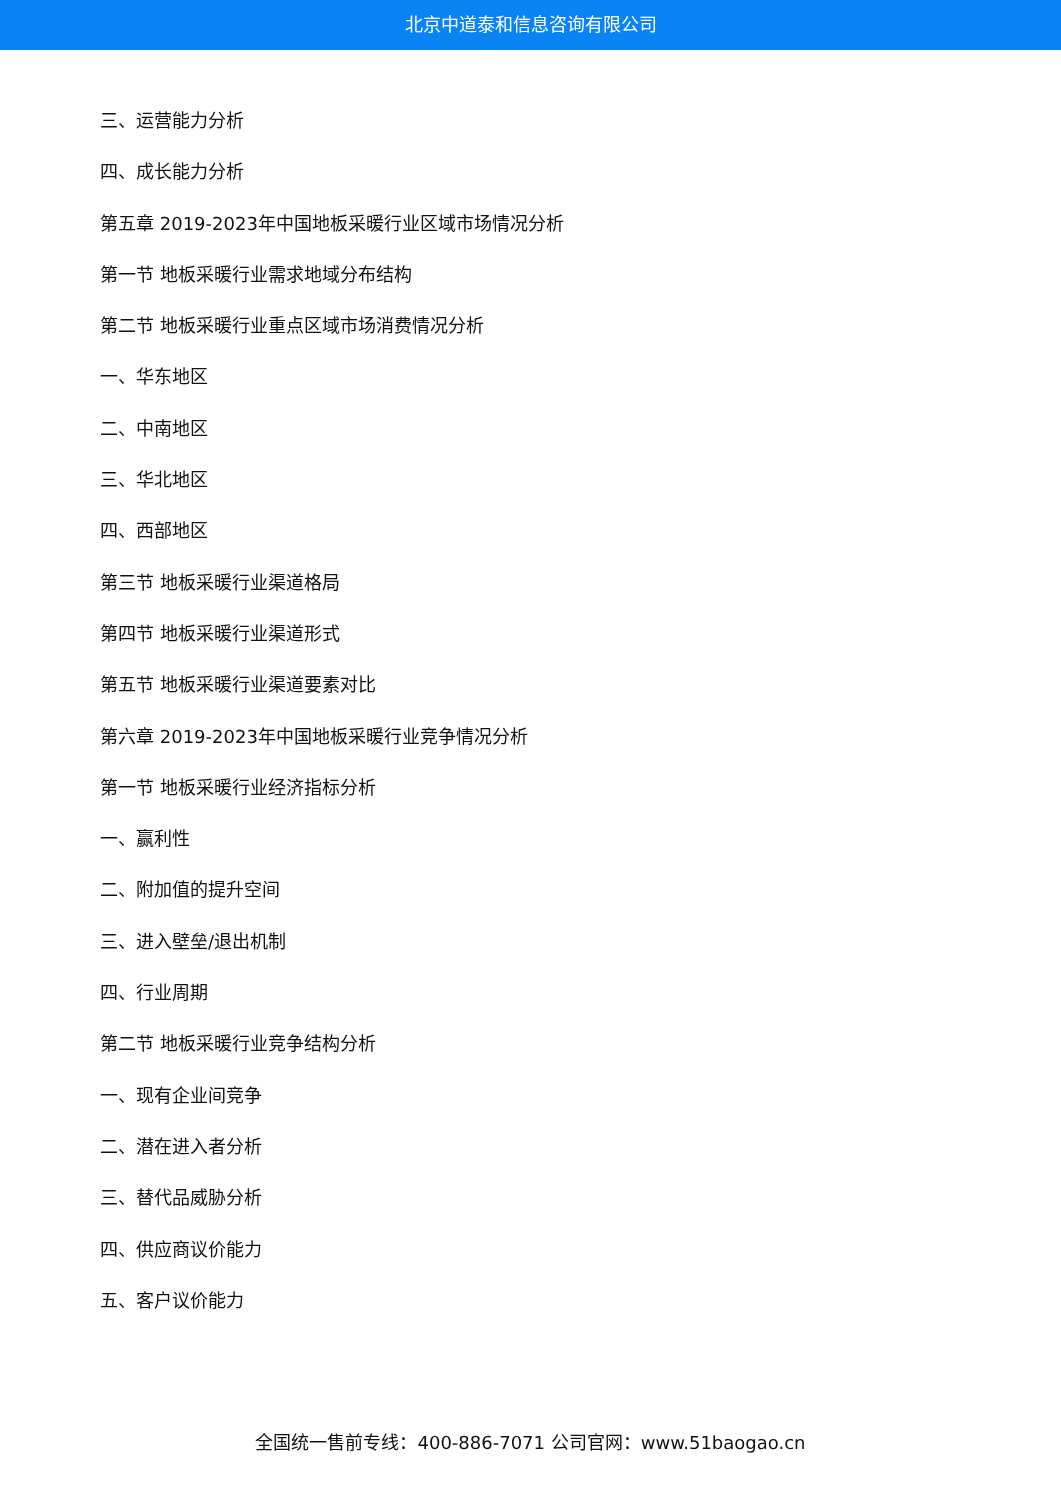北京中道泰和信息咨询有限公司
三、运营能力分析
四、成长能力分析
第五章 2019-2023年中国地板采暖行业区域市场情况分析
第一节 地板采暖行业需求地域分布结构
第二节 地板采暖行业重点区域市场消费情况分析
一、华东地区
二、中南地区
三、华北地区
四、西部地区
第三节 地板采暖行业渠道格局
第四节 地板采暖行业渠道形式
第五节 地板采暖行业渠道要素对比
第六章 2019-2023年中国地板采暖行业竞争情况分析
第一节 地板采暖行业经济指标分析
一、赢利性
二、附加值的提升空间
三、进入壁垒/退出机制
四、行业周期
第二节 地板采暖行业竞争结构分析
一、现有企业间竞争
二、潜在进入者分析
三、替代品威胁分析
四、供应商议价能力
五、客户议价能力
全国统一售前专线：400-886-7071 公司官网：www.51baogao.cn